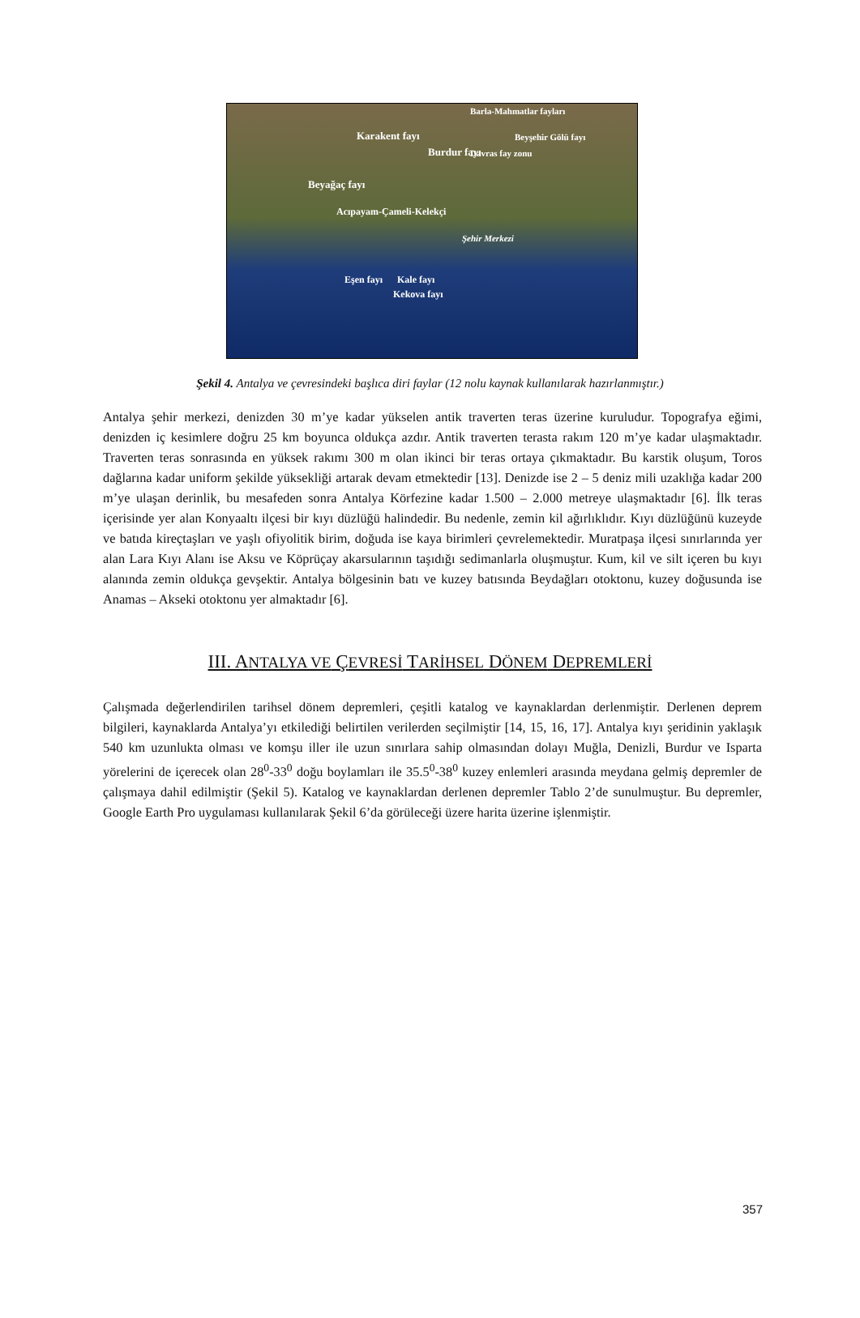Barla-Mahmatlar fayları
Karakent fayı Beyşehir Gölü fayı
Burdur fayı Davras fay zonu
Beyağaç fayı
Acıpayam-Çameli-Kelekçi
Şehir Merkezi
Eşen fayı Kale fayı
Kekova fayı
Şekil 4. Antalya ve çevresindeki başlıca diri faylar (12 nolu kaynak kullanılarak hazırlanmıştır.)
Antalya şehir merkezi, denizden 30 m’ye kadar yükselen antik traverten teras üzerine kuruludur. Topografya eğimi, denizden iç kesimlere doğru 25 km boyunca oldukça azdır. Antik traverten terasta rakım 120 m’ye kadar ulaşmaktadır. Traverten teras sonrasında en yüksek rakımı 300 m olan ikinci bir teras ortaya çıkmaktadır. Bu karstik oluşum, Toros dağlarına kadar uniform şekilde yüksekliği artarak devam etmektedir [13]. Denizde ise 2 – 5 deniz mili uzaklığa kadar 200 m’ye ulaşan derinlik, bu mesafeden sonra Antalya Körfezine kadar 1.500 – 2.000 metreye ulaşmaktadır [6]. İlk teras içerisinde yer alan Konyaaltı ilçesi bir kıyı düzlüğü halindedir. Bu nedenle, zemin kil ağırlıklıdır. Kıyı düzlüğünü kuzeyde ve batıda kireçtaşları ve yaşlı ofiyolitik birim, doğuda ise kaya birimleri çevrelemektedir. Muratpaşa ilçesi sınırlarında yer alan Lara Kıyı Alanı ise Aksu ve Köprüçay akarsularının taşıdığı sedimanlarla oluşmuştur. Kum, kil ve silt içeren bu kıyı alanında zemin oldukça gevşektir. Antalya bölgesinin batı ve kuzey batısında Beydağları otoktonu, kuzey doğusunda ise Anamas – Akseki otoktonu yer almaktadır [6].
III. ANTALYA VE ÇEVRESİ TARİHSEL DÖNEM DEPREMLERİ
Çalışmada değerlendirilen tarihsel dönem depremleri, çeşitli katalog ve kaynaklardan derlenmiştir. Derlenen deprem bilgileri, kaynaklarda Antalya’yı etkilediği belirtilen verilerden seçilmiştir [14, 15, 16, 17]. Antalya kıyı şeridinin yaklaşık 540 km uzunlukta olması ve komşu iller ile uzun sınırlara sahip olmasından dolayı Muğla, Denizli, Burdur ve Isparta yörelerini de içerecek olan 28<sup>0</sup>-33<sup>0</sup> doğu boylamları ile 35.5<sup>0</sup>-38<sup>0</sup> kuzey enlemleri arasında meydana gelmiş depremler de çalışmaya dahil edilmiştir (Şekil 5). Katalog ve kaynaklardan derlenen depremler Tablo 2’de sunulmuştur. Bu depremler, Google Earth Pro uygulaması kullanılarak Şekil 6’da görüleceği üzere harita üzerine işlenmiştir.
357